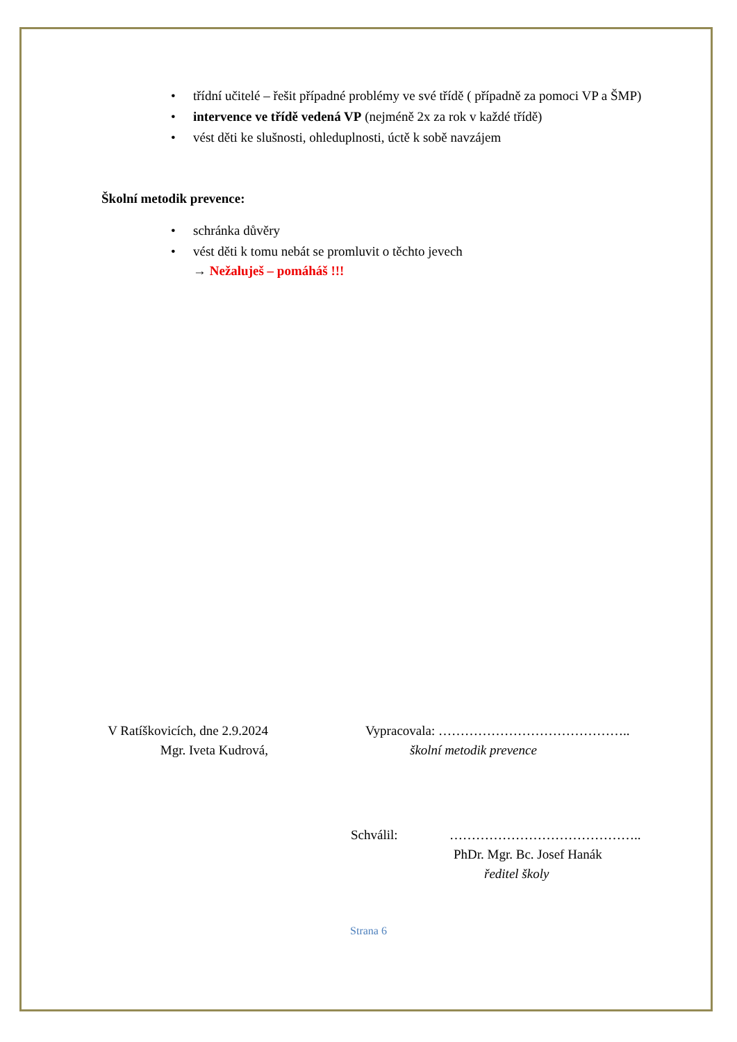• třídní učitelé – řešit případné problémy ve své třídě ( případně za pomoci VP a ŠMP)
• intervence ve třídě vedená VP (nejméně 2x za rok v každé třídě)
• vést děti ke slušnosti, ohleduplnosti, úctě k sobě navzájem
Školní metodik prevence:
• schránka důvěry
• vést děti k tomu nebát se promluvit o těchto jevech
→ Nežaluješ – pomáháš !!!
V Ratíškovicích, dne 2.9.2024 Vypracovala: ……………………………………..
Mgr. Iveta Kudrová, školní metodik prevence
Schválil: ……………………………………..
PhDr. Mgr. Bc. Josef Hanák
ředitel školy
Strana 6